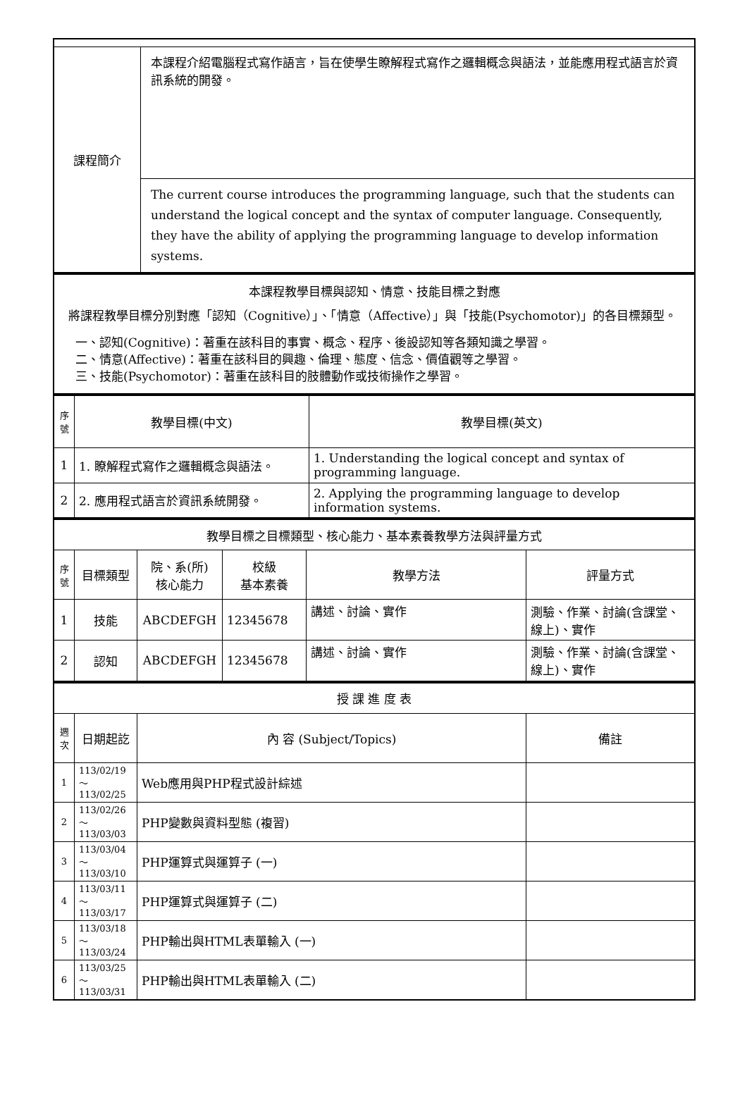| 課程簡介 | 本課程介紹電腦程式寫作語言，旨在使學生瞭解程式寫作之邏輯概念與語法，並能應用程式語言於資訊系統的開發。 |
| | The current course introduces the programming language, such that the students can understand the logical concept and the syntax of computer language. Consequently, they have the ability of applying the programming language to develop information systems. |
| 本課程教學目標與認知、情意、技能目標之對應 將課程教學目標分別對應「認知（Cognitive）」、「情意（Affective）」與「技能(Psychomotor)」的各目標類型。 一、認知(Cognitive)：著重在該科目的事實、概念、程序、後設認知等各類知識之學習。 二、情意(Affective)：著重在該科目的興趣、倫理、態度、信念、價值觀等之學習。 三、技能(Psychomotor)：著重在該科目的肢體動作或技術操作之學習。 |
| 序號 | 教學目標(中文) | 教學目標(英文) |
| --- | --- | --- |
| 1 | 1. 瞭解程式寫作之邏輯概念與語法。 | 1. Understanding the logical concept and syntax of programming language. |
| 2 | 2. 應用程式語言於資訊系統開發。 | 2. Applying the programming language to develop information systems. |
| 教學目標之目標類型、核心能力、基本素養教學方法與評量方式 | | | | | |
| 序號 | 目標類型 | 院、系(所) 核心能力 | 校級 基本素養 | 教學方法 | 評量方式 |
| 1 | 技能 | ABCDEFGH | 12345678 | 講述、討論、實作 | 測驗、作業、討論(含課堂、線上)、實作 |
| 2 | 認知 | ABCDEFGH | 12345678 | 講述、討論、實作 | 測驗、作業、討論(含課堂、線上)、實作 |
| 授 課 進 度 表 | | | |
| 週次 | 日期起訖 | 內 容 (Subject/Topics) | 備註 |
| 1 | 113/02/19～ 113/02/25 | Web應用與PHP程式設計綜述 | |
| 2 | 113/02/26～ 113/03/03 | PHP變數與資料型態 (複習) | |
| 3 | 113/03/04～ 113/03/10 | PHP運算式與運算子 (一) | |
| 4 | 113/03/11～ 113/03/17 | PHP運算式與運算子 (二) | |
| 5 | 113/03/18～ 113/03/24 | PHP輸出與HTML表單輸入 (一) | |
| 6 | 113/03/25～ 113/03/31 | PHP輸出與HTML表單輸入 (二) | |